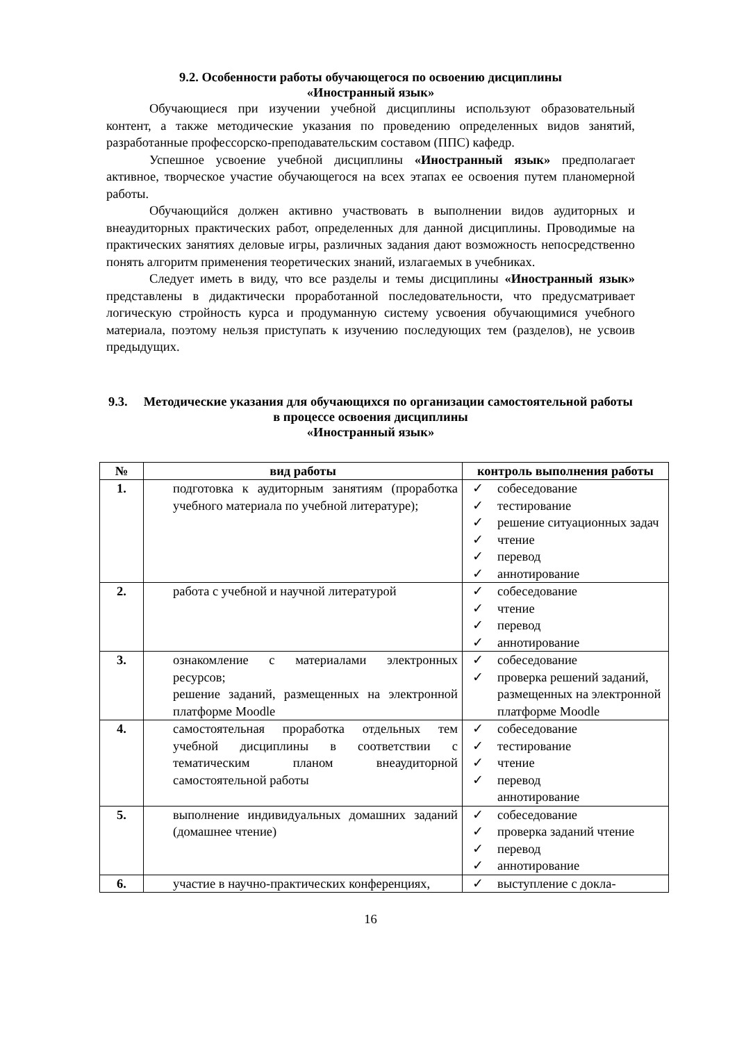9.2. Особенности работы обучающегося по освоению дисциплины
«Иностранный язык»
Обучающиеся при изучении учебной дисциплины используют образовательный контент, а также методические указания по проведению определенных видов занятий, разработанные профессорско-преподавательским составом (ППС) кафедр.
Успешное усвоение учебной дисциплины «Иностранный язык» предполагает активное, творческое участие обучающегося на всех этапах ее освоения путем планомерной работы.
Обучающийся должен активно участвовать в выполнении видов аудиторных и внеаудиторных практических работ, определенных для данной дисциплины. Проводимые на практических занятиях деловые игры, различных задания дают возможность непосредственно понять алгоритм применения теоретических знаний, излагаемых в учебниках.
Следует иметь в виду, что все разделы и темы дисциплины «Иностранный язык» представлены в дидактически проработанной последовательности, что предусматривает логическую стройность курса и продуманную систему усвоения обучающимися учебного материала, поэтому нельзя приступать к изучению последующих тем (разделов), не усвоив предыдущих.
9.3. Методические указания для обучающихся по организации самостоятельной работы в процессе освоения дисциплины
«Иностранный язык»
| № | вид работы | контроль выполнения работы |
| --- | --- | --- |
| 1. | подготовка к аудиторным занятиям (проработка учебного материала по учебной литературе); | ✓ собеседование ✓ тестирование ✓ решение ситуационных задач ✓ чтение ✓ перевод ✓ аннотирование |
| 2. | работа с учебной и научной литературой | ✓ собеседование ✓ чтение ✓ перевод ✓ аннотирование |
| 3. | ознакомление с материалами электронных ресурсов; решение заданий, размещенных на электронной платформе Moodle | ✓ собеседование ✓ проверка решений заданий, размещенных на электронной платформе Moodle |
| 4. | самостоятельная проработка отдельных тем учебной дисциплины в соответствии с тематическим планом внеаудиторной самостоятельной работы | ✓ собеседование ✓ тестирование ✓ чтение ✓ перевод аннотирование |
| 5. | выполнение индивидуальных домашних заданий (домашнее чтение) | ✓ собеседование ✓ проверка заданий чтение ✓ перевод ✓ аннотирование |
| 6. | участие в научно-практических конференциях, | ✓ выступление с докла- |
16